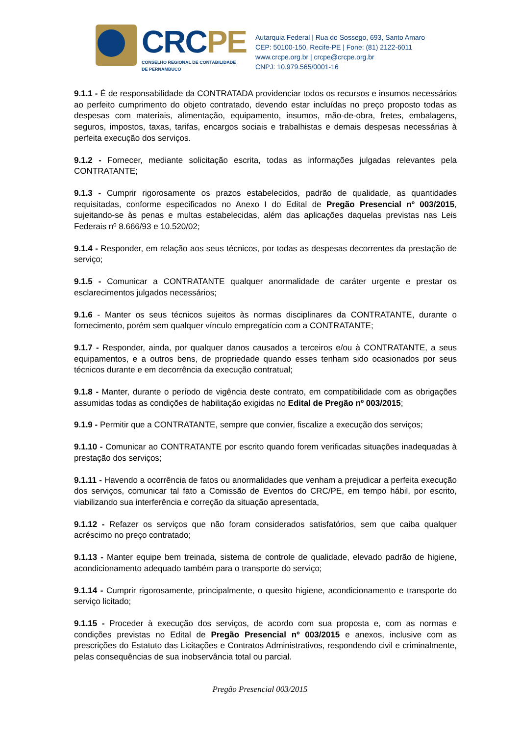CRC PE
CONSELHO REGIONAL DE CONTABILIDADE
DE PERNAMBUCO
Autarquia Federal | Rua do Sossego, 693, Santo Amaro
CEP: 50100-150, Recife-PE | Fone: (81) 2122-6011
www.crcpe.org.br | crcpe@crcpe.org.br
CNPJ: 10.979.565/0001-16
9.1.1 - É de responsabilidade da CONTRATADA providenciar todos os recursos e insumos necessários ao perfeito cumprimento do objeto contratado, devendo estar incluídas no preço proposto todas as despesas com materiais, alimentação, equipamento, insumos, mão-de-obra, fretes, embalagens, seguros, impostos, taxas, tarifas, encargos sociais e trabalhistas e demais despesas necessárias à perfeita execução dos serviços.
9.1.2 - Fornecer, mediante solicitação escrita, todas as informações julgadas relevantes pela CONTRATANTE;
9.1.3 - Cumprir rigorosamente os prazos estabelecidos, padrão de qualidade, as quantidades requisitadas, conforme especificados no Anexo I do Edital de Pregão Presencial nº 003/2015, sujeitando-se às penas e multas estabelecidas, além das aplicações daquelas previstas nas Leis Federais nº 8.666/93 e 10.520/02;
9.1.4 - Responder, em relação aos seus técnicos, por todas as despesas decorrentes da prestação de serviço;
9.1.5 - Comunicar a CONTRATANTE qualquer anormalidade de caráter urgente e prestar os esclarecimentos julgados necessários;
9.1.6 - Manter os seus técnicos sujeitos às normas disciplinares da CONTRATANTE, durante o fornecimento, porém sem qualquer vínculo empregatício com a CONTRATANTE;
9.1.7 - Responder, ainda, por qualquer danos causados a terceiros e/ou à CONTRATANTE, a seus equipamentos, e a outros bens, de propriedade quando esses tenham sido ocasionados por seus técnicos durante e em decorrência da execução contratual;
9.1.8 - Manter, durante o período de vigência deste contrato, em compatibilidade com as obrigações assumidas todas as condições de habilitação exigidas no Edital de Pregão nº 003/2015;
9.1.9 - Permitir que a CONTRATANTE, sempre que convier, fiscalize a execução dos serviços;
9.1.10 - Comunicar ao CONTRATANTE por escrito quando forem verificadas situações inadequadas à prestação dos serviços;
9.1.11 - Havendo a ocorrência de fatos ou anormalidades que venham a prejudicar a perfeita execução dos serviços, comunicar tal fato a Comissão de Eventos do CRC/PE, em tempo hábil, por escrito, viabilizando sua interferência e correção da situação apresentada,
9.1.12 - Refazer os serviços que não foram considerados satisfatórios, sem que caiba qualquer acréscimo no preço contratado;
9.1.13 - Manter equipe bem treinada, sistema de controle de qualidade, elevado padrão de higiene, acondicionamento adequado também para o transporte do serviço;
9.1.14 - Cumprir rigorosamente, principalmente, o quesito higiene, acondicionamento e transporte do serviço licitado;
9.1.15 - Proceder à execução dos serviços, de acordo com sua proposta e, com as normas e condições previstas no Edital de Pregão Presencial nº 003/2015 e anexos, inclusive com as prescrições do Estatuto das Licitações e Contratos Administrativos, respondendo civil e criminalmente, pelas consequências de sua inobservância total ou parcial.
Pregão Presencial 003/2015